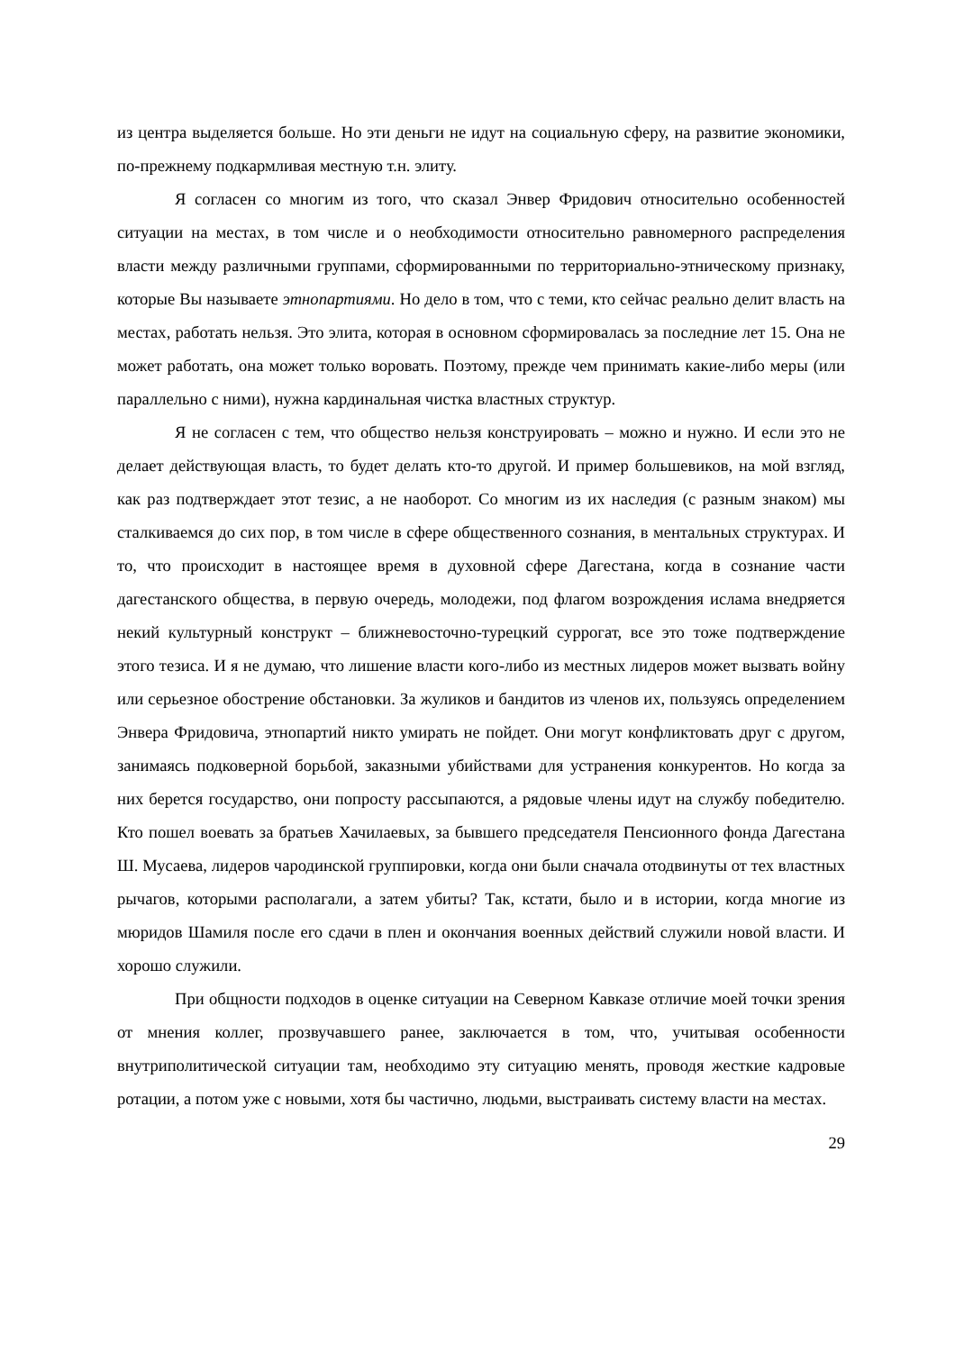из центра выделяется больше. Но эти деньги не идут на социальную сферу, на развитие экономики, по-прежнему подкармливая местную т.н. элиту.
Я согласен со многим из того, что сказал Энвер Фридович относительно особенностей ситуации на местах, в том числе и о необходимости относительно равномерного распределения власти между различными группами, сформированными по территориально-этническому признаку, которые Вы называете этнопартиями. Но дело в том, что с теми, кто сейчас реально делит власть на местах, работать нельзя. Это элита, которая в основном сформировалась за последние лет 15. Она не может работать, она может только воровать. Поэтому, прежде чем принимать какие-либо меры (или параллельно с ними), нужна кардинальная чистка властных структур.
Я не согласен с тем, что общество нельзя конструировать – можно и нужно. И если это не делает действующая власть, то будет делать кто-то другой. И пример большевиков, на мой взгляд, как раз подтверждает этот тезис, а не наоборот. Со многим из их наследия (с разным знаком) мы сталкиваемся до сих пор, в том числе в сфере общественного сознания, в ментальных структурах. И то, что происходит в настоящее время в духовной сфере Дагестана, когда в сознание части дагестанского общества, в первую очередь, молодежи, под флагом возрождения ислама внедряется некий культурный конструкт – ближневосточно-турецкий суррогат, все это тоже подтверждение этого тезиса. И я не думаю, что лишение власти кого-либо из местных лидеров может вызвать войну или серьезное обострение обстановки. За жуликов и бандитов из членов их, пользуясь определением Энвера Фридовича, этнопартий никто умирать не пойдет. Они могут конфликтовать друг с другом, занимаясь подковерной борьбой, заказными убийствами для устранения конкурентов. Но когда за них берется государство, они попросту рассыпаются, а рядовые члены идут на службу победителю. Кто пошел воевать за братьев Хачилаевых, за бывшего председателя Пенсионного фонда Дагестана Ш. Мусаева, лидеров чародинской группировки, когда они были сначала отодвинуты от тех властных рычагов, которыми располагали, а затем убиты? Так, кстати, было и в истории, когда многие из мюридов Шамиля после его сдачи в плен и окончания военных действий служили новой власти. И хорошо служили.
При общности подходов в оценке ситуации на Северном Кавказе отличие моей точки зрения от мнения коллег, прозвучавшего ранее, заключается в том, что, учитывая особенности внутриполитической ситуации там, необходимо эту ситуацию менять, проводя жесткие кадровые ротации, а потом уже с новыми, хотя бы частично, людьми, выстраивать систему власти на местах.
29